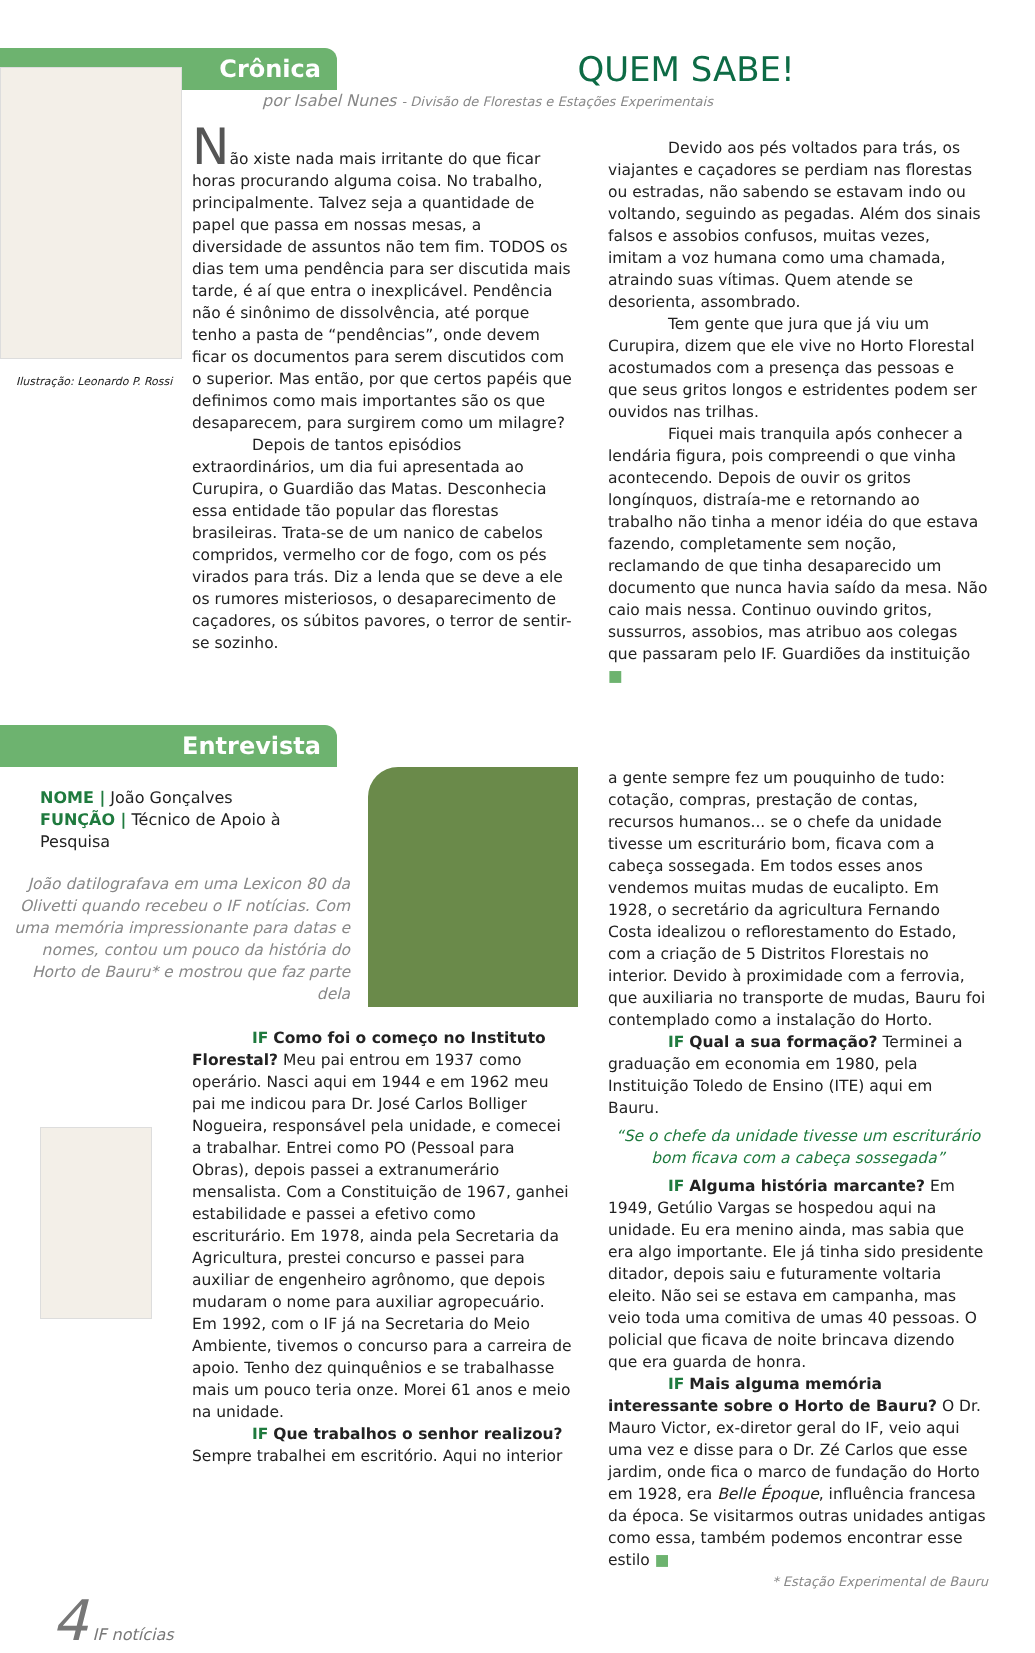Crônica
QUEM SABE!
por Isabel Nunes - Divisão de Florestas e Estações Experimentais
Ilustração: Leonardo P. Rossi
Não xiste nada mais irritante do que ficar horas procurando alguma coisa. No trabalho, principalmente. Talvez seja a quantidade de papel que passa em nossas mesas, a diversidade de assuntos não tem fim. TODOS os dias tem uma pendência para ser discutida mais tarde, é aí que entra o inexplicável. Pendência não é sinônimo de dissolvência, até porque tenho a pasta de “pendências”, onde devem ficar os documentos para serem discutidos com o superior. Mas então, por que certos papéis que definimos como mais importantes são os que desaparecem, para surgirem como um milagre?
Depois de tantos episódios extraordinários, um dia fui apresentada ao Curupira, o Guardião das Matas. Desconhecia essa entidade tão popular das florestas brasileiras. Trata-se de um nanico de cabelos compridos, vermelho cor de fogo, com os pés virados para trás. Diz a lenda que se deve a ele os rumores misteriosos, o desaparecimento de caçadores, os súbitos pavores, o terror de sentir-se sozinho.
Devido aos pés voltados para trás, os viajantes e caçadores se perdiam nas florestas ou estradas, não sabendo se estavam indo ou voltando, seguindo as pegadas. Além dos sinais falsos e assobios confusos, muitas vezes, imitam a voz humana como uma chamada, atraindo suas vítimas. Quem atende se desorienta, assombrado.
Tem gente que jura que já viu um Curupira, dizem que ele vive no Horto Florestal acostumados com a presença das pessoas e que seus gritos longos e estridentes podem ser ouvidos nas trilhas.
Fiquei mais tranquila após conhecer a lendária figura, pois compreendi o que vinha acontecendo. Depois de ouvir os gritos longínquos, distraía-me e retornando ao trabalho não tinha a menor idéia do que estava fazendo, completamente sem noção, reclamando de que tinha desaparecido um documento que nunca havia saído da mesa. Não caio mais nessa. Continuo ouvindo gritos, sussurros, assobios, mas atribuo aos colegas que passaram pelo IF. Guardiões da instituição ■
Entrevista
NOME | João Gonçalves
FUNÇÃO | Técnico de Apoio à Pesquisa
João datilografava em uma Lexicon 80 da Olivetti quando recebeu o IF notícias. Com uma memória impressionante para datas e nomes, contou um pouco da história do Horto de Bauru* e mostrou que faz parte dela
IF Como foi o começo no Instituto Florestal? Meu pai entrou em 1937 como operário. Nasci aqui em 1944 e em 1962 meu pai me indicou para Dr. José Carlos Bolliger Nogueira, responsável pela unidade, e comecei a trabalhar. Entrei como PO (Pessoal para Obras), depois passei a extranumerário mensalista. Com a Constituição de 1967, ganhei estabilidade e passei a efetivo como escriturário. Em 1978, ainda pela Secretaria da Agricultura, prestei concurso e passei para auxiliar de engenheiro agrônomo, que depois mudaram o nome para auxiliar agropecuário. Em 1992, com o IF já na Secretaria do Meio Ambiente, tivemos o concurso para a carreira de apoio. Tenho dez quinquênios e se trabalhasse mais um pouco teria onze. Morei 61 anos e meio na unidade.
IF Que trabalhos o senhor realizou? Sempre trabalhei em escritório. Aqui no interior
a gente sempre fez um pouquinho de tudo: cotação, compras, prestação de contas, recursos humanos... se o chefe da unidade tivesse um escriturário bom, ficava com a cabeça sossegada. Em todos esses anos vendemos muitas mudas de eucalipto. Em 1928, o secretário da agricultura Fernando Costa idealizou o reflorestamento do Estado, com a criação de 5 Distritos Florestais no interior. Devido à proximidade com a ferrovia, que auxiliaria no transporte de mudas, Bauru foi contemplado como a instalação do Horto.
IF Qual a sua formação? Terminei a graduação em economia em 1980, pela Instituição Toledo de Ensino (ITE) aqui em Bauru.
“Se o chefe da unidade tivesse um escriturário bom ficava com a cabeça sossegada”
IF Alguma história marcante? Em 1949, Getúlio Vargas se hospedou aqui na unidade. Eu era menino ainda, mas sabia que era algo importante. Ele já tinha sido presidente ditador, depois saiu e futuramente voltaria eleito. Não sei se estava em campanha, mas veio toda uma comitiva de umas 40 pessoas. O policial que ficava de noite brincava dizendo que era guarda de honra.
IF Mais alguma memória interessante sobre o Horto de Bauru? O Dr. Mauro Victor, ex-diretor geral do IF, veio aqui uma vez e disse para o Dr. Zé Carlos que esse jardim, onde fica o marco de fundação do Horto em 1928, era Belle Époque, influência francesa da época. Se visitarmos outras unidades antigas como essa, também podemos encontrar esse estilo ■
* Estação Experimental de Bauru
4 IF notícias